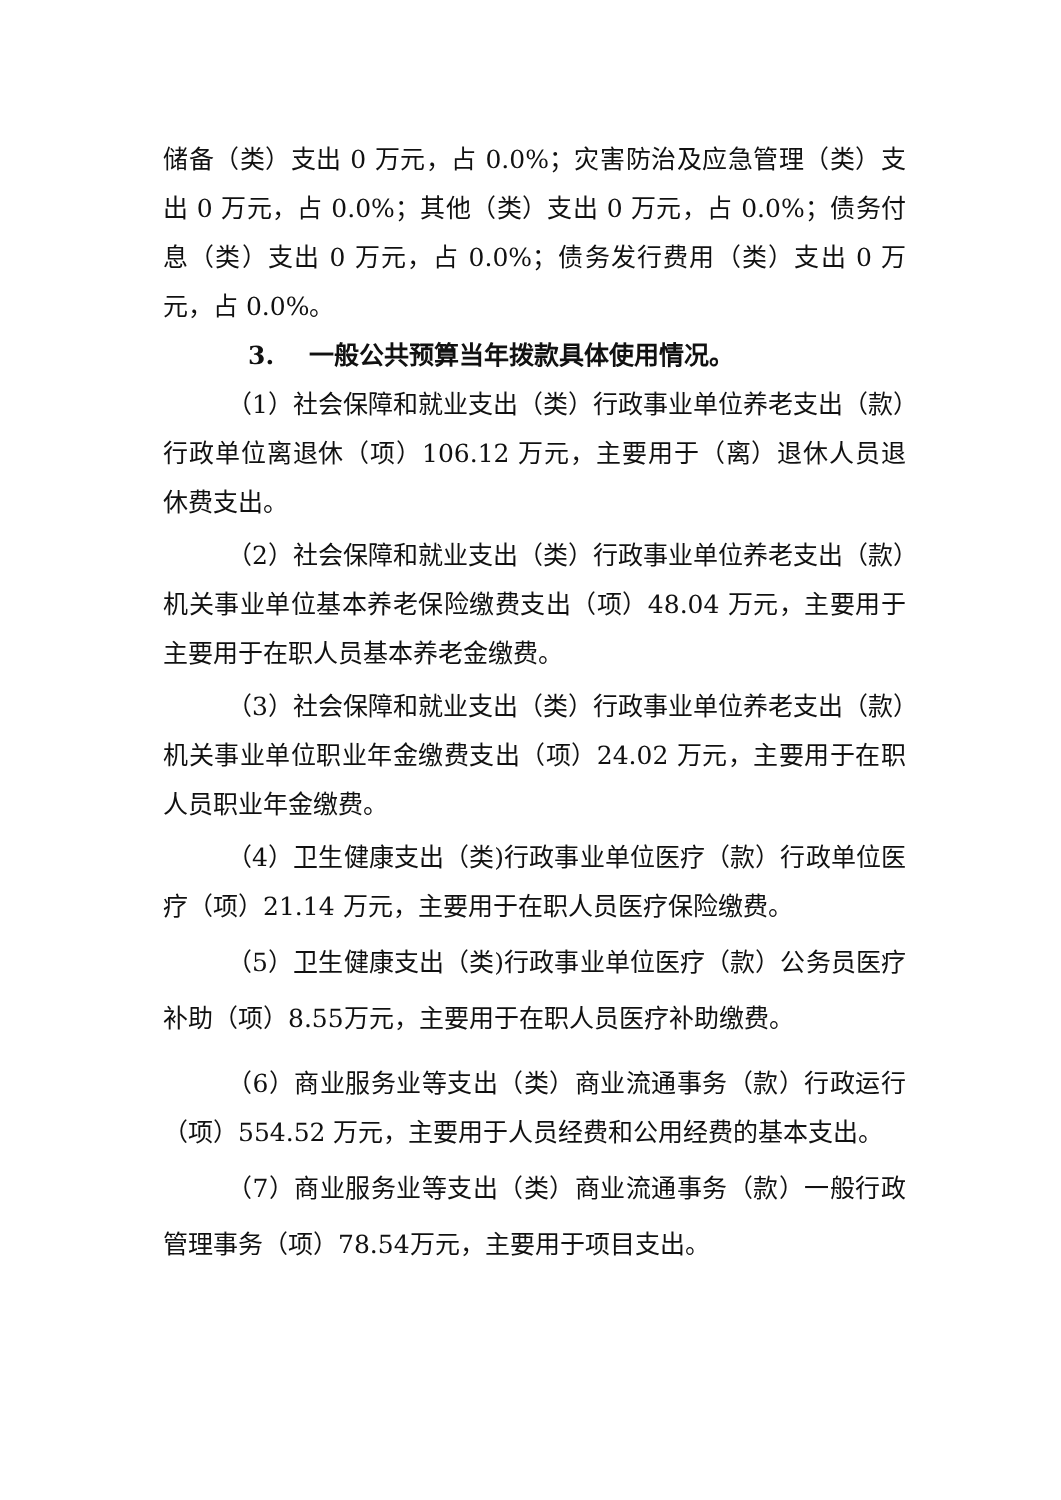储备（类）支出 0 万元，占 0.0%；灾害防治及应急管理（类）支出 0 万元，占 0.0%；其他（类）支出 0 万元，占 0.0%；债务付息（类）支出 0 万元，占 0.0%；债务发行费用（类）支出 0 万元，占 0.0%。
3. 一般公共预算当年拨款具体使用情况。
（1）社会保障和就业支出（类）行政事业单位养老支出（款）行政单位离退休（项）106.12 万元，主要用于（离）退休人员退休费支出。
（2）社会保障和就业支出（类）行政事业单位养老支出（款）机关事业单位基本养老保险缴费支出（项）48.04 万元，主要用于主要用于在职人员基本养老金缴费。
（3）社会保障和就业支出（类）行政事业单位养老支出（款）机关事业单位职业年金缴费支出（项）24.02 万元，主要用于在职人员职业年金缴费。
（4）卫生健康支出（类)行政事业单位医疗（款）行政单位医疗（项）21.14 万元，主要用于在职人员医疗保险缴费。
（5）卫生健康支出（类)行政事业单位医疗（款）公务员医疗补助（项）8.55万元，主要用于在职人员医疗补助缴费。
（6）商业服务业等支出（类）商业流通事务（款）行政运行（项）554.52 万元，主要用于人员经费和公用经费的基本支出。
（7）商业服务业等支出（类）商业流通事务（款）一般行政管理事务（项）78.54万元，主要用于项目支出。